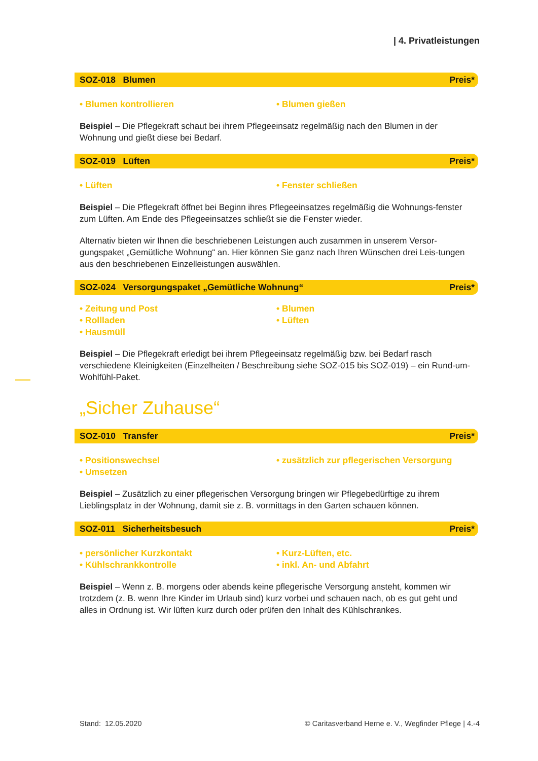| 4. Privatleistungen
SOZ-018 Blumen Preis*
• Blumen kontrollieren • Blumen gießen
Beispiel – Die Pflegekraft schaut bei ihrem Pflegeeinsatz regelmäßig nach den Blumen in der Wohnung und gießt diese bei Bedarf.
SOZ-019 Lüften Preis*
• Lüften • Fenster schließen
Beispiel – Die Pflegekraft öffnet bei Beginn ihres Pflegeeinsatzes regelmäßig die Wohnungs-fenster zum Lüften. Am Ende des Pflegeeinsatzes schließt sie die Fenster wieder.
Alternativ bieten wir Ihnen die beschriebenen Leistungen auch zusammen in unserem Versor-gungspaket „Gemütliche Wohnung“ an. Hier können Sie ganz nach Ihren Wünschen drei Leis-tungen aus den beschriebenen Einzelleistungen auswählen.
SOZ-024 Versorgungspaket „Gemütliche Wohnung“Preis*
• Zeitung und Post
• Rollladen
• Hausmüll
• Blumen
• Lüften
Beispiel – Die Pflegekraft erledigt bei ihrem Pflegeeinsatz regelmäßig bzw. bei Bedarf rasch verschiedene Kleinigkeiten (Einzelheiten / Beschreibung siehe SOZ-015 bis SOZ-019) – ein Rund-um-Wohlfühl-Paket.
„Sicher Zuhause“
SOZ-010 Transfer Preis*
• Positionswechsel
• Umsetzen
• zusätzlich zur pflegerischen Versorgung
Beispiel – Zusätzlich zu einer pflegerischen Versorgung bringen wir Pflegebedürftige zu ihrem Lieblingsplatz in der Wohnung, damit sie z. B. vormittags in den Garten schauen können.
SOZ-011 Sicherheitsbesuch Preis*
• persönlicher Kurzkontakt
• Kühlschrankkontrolle
• Kurz-Lüften, etc.
• inkl. An- und Abfahrt
Beispiel – Wenn z. B. morgens oder abends keine pflegerische Versorgung ansteht, kommen wir trotzdem (z. B. wenn Ihre Kinder im Urlaub sind) kurz vorbei und schauen nach, ob es gut geht und alles in Ordnung ist. Wir lüften kurz durch oder prüfen den Inhalt des Kühlschrankes.
Stand: 12.05.2020 © Caritasverband Herne e. V., Wegfinder Pflege | 4.-4